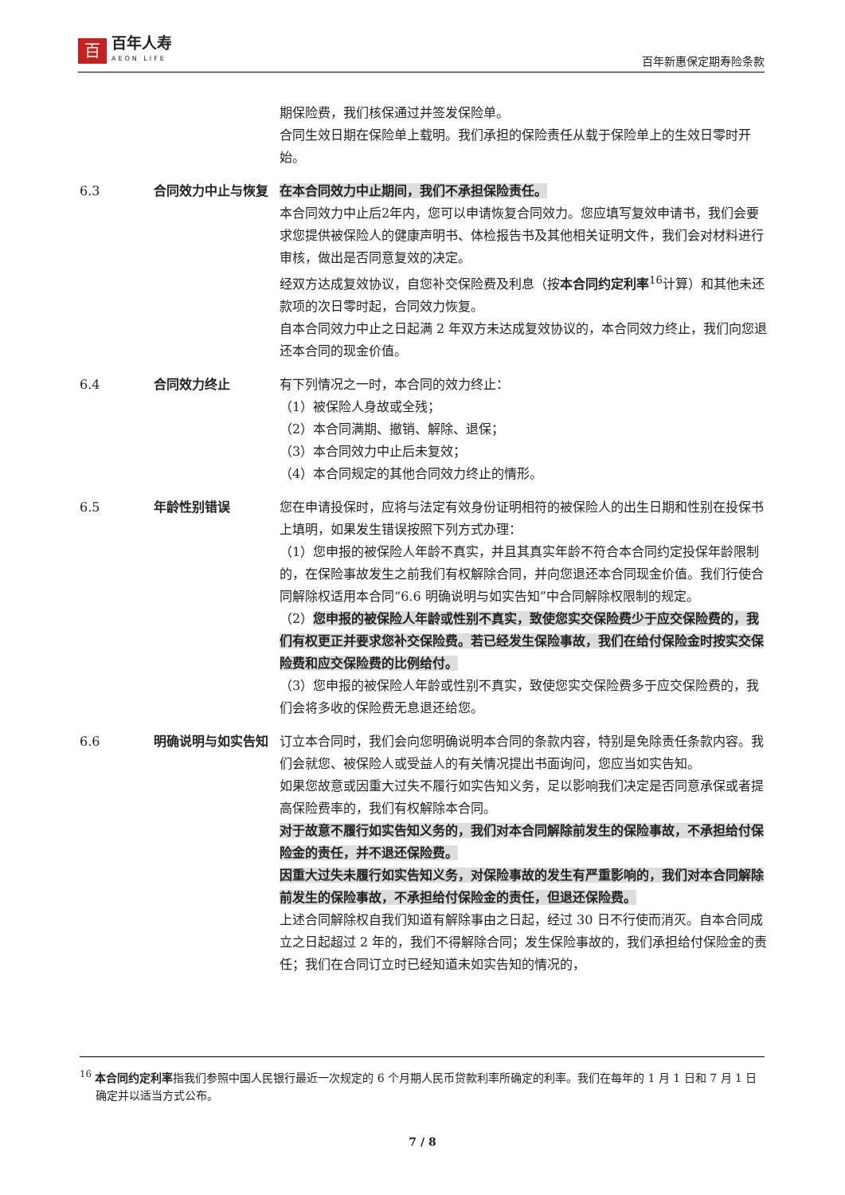百
百年人寿
AEON LIFE
百年新惠保定期寿险条款
期保险费，我们核保通过并签发保险单。
合同生效日期在保险单上载明。我们承担的保险责任从载于保险单上的生效日零时开始。
6.3 合同效力中止与恢复 在本合同效力中止期间，我们不承担保险责任。
本合同效力中止后2年内，您可以申请恢复合同效力。您应填写复效申请书，我们会要求您提供被保险人的健康声明书、体检报告书及其他相关证明文件，我们会对材料进行审核，做出是否同意复效的决定。
经双方达成复效协议，自您补交保险费及利息（按本合同约定利率<sup>16</sup>计算）和其他未还款项的次日零时起，合同效力恢复。
自本合同效力中止之日起满 2 年双方未达成复效协议的，本合同效力终止，我们向您退还本合同的现金价值。
6.4 合同效力终止 有下列情况之一时，本合同的效力终止：
（1）被保险人身故或全残；
（2）本合同满期、撤销、解除、退保；
（3）本合同效力中止后未复效；
（4）本合同规定的其他合同效力终止的情形。
6.5 年龄性别错误 您在申请投保时，应将与法定有效身份证明相符的被保险人的出生日期和性别在投保书上填明，如果发生错误按照下列方式办理：
（1）您申报的被保险人年龄不真实，并且其真实年龄不符合本合同约定投保年龄限制的，在保险事故发生之前我们有权解除合同，并向您退还本合同现金价值。我们行使合同解除权适用本合同“6.6 明确说明与如实告知”中合同解除权限制的规定。
（2）您申报的被保险人年龄或性别不真实，致使您实交保险费少于应交保险费的，我们有权更正并要求您补交保险费。若已经发生保险事故，我们在给付保险金时按实交保险费和应交保险费的比例给付。
（3）您申报的被保险人年龄或性别不真实，致使您实交保险费多于应交保险费的，我们会将多收的保险费无息退还给您。
6.6 明确说明与如实告知 订立本合同时，我们会向您明确说明本合同的条款内容，特别是免除责任条款内容。我们会就您、被保险人或受益人的有关情况提出书面询问，您应当如实告知。
如果您故意或因重大过失不履行如实告知义务，足以影响我们决定是否同意承保或者提高保险费率的，我们有权解除本合同。
对于故意不履行如实告知义务的，我们对本合同解除前发生的保险事故，不承担给付保险金的责任，并不退还保险费。
因重大过失未履行如实告知义务，对保险事故的发生有严重影响的，我们对本合同解除前发生的保险事故，不承担给付保险金的责任，但退还保险费。
上述合同解除权自我们知道有解除事由之日起，经过 30 日不行使而消灭。自本合同成立之日起超过 2 年的，我们不得解除合同；发生保险事故的，我们承担给付保险金的责任；我们在合同订立时已经知道未如实告知的情况的，
<sup>16</sup> 本合同约定利率指我们参照中国人民银行最近一次规定的 6 个月期人民币贷款利率所确定的利率。我们在每年的 1 月 1 日和 7 月 1 日确定并以适当方式公布。
7 / 8